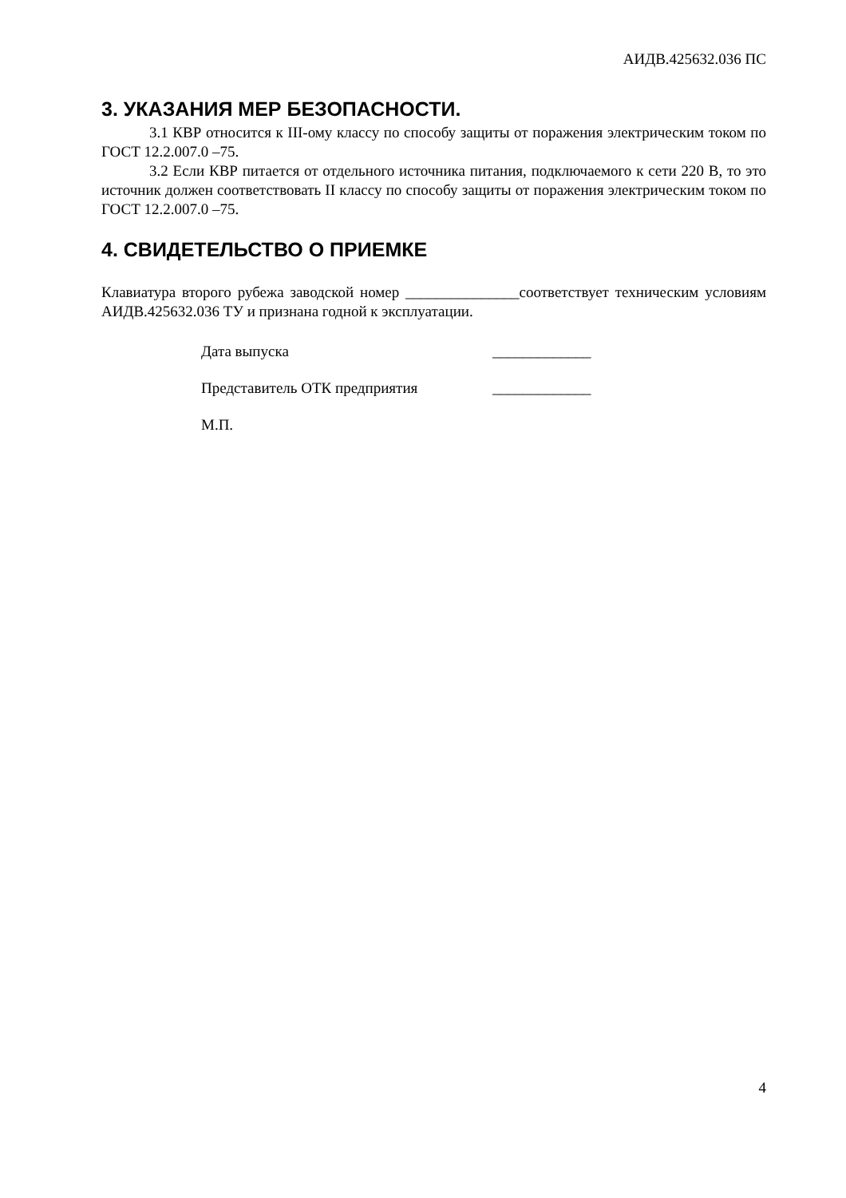АИДВ.425632.036 ПС
3. УКАЗАНИЯ МЕР БЕЗОПАСНОСТИ.
3.1 КВР относится к III-ому классу по способу защиты от поражения электрическим током по ГОСТ 12.2.007.0 –75.
3.2 Если КВР питается от отдельного источника питания, подключаемого к сети 220 В, то это источник должен соответствовать II классу по способу защиты от поражения электрическим током по ГОСТ 12.2.007.0 –75.
4. СВИДЕТЕЛЬСТВО О ПРИЕМКЕ
Клавиатура второго рубежа заводской номер _______________соответствует техническим условиям АИДВ.425632.036 ТУ и признана годной к эксплуатации.
Дата выпуска _____________
Представитель ОТК предприятия _____________
М.П.
4